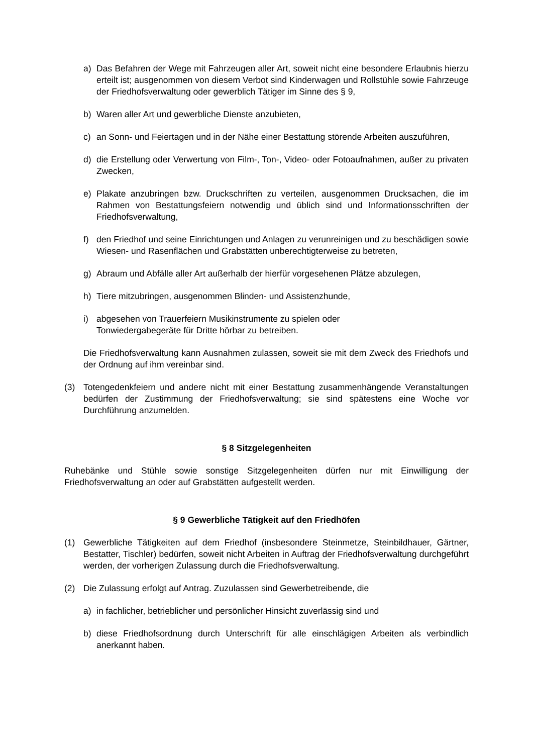a) Das Befahren der Wege mit Fahrzeugen aller Art, soweit nicht eine besondere Erlaubnis hierzu erteilt ist; ausgenommen von diesem Verbot sind Kinderwagen und Rollstühle sowie Fahrzeuge der Friedhofsverwaltung oder gewerblich Tätiger im Sinne des § 9,
b) Waren aller Art und gewerbliche Dienste anzubieten,
c) an Sonn- und Feiertagen und in der Nähe einer Bestattung störende Arbeiten auszuführen,
d) die Erstellung oder Verwertung von Film-, Ton-, Video- oder Fotoaufnahmen, außer zu privaten Zwecken,
e) Plakate anzubringen bzw. Druckschriften zu verteilen, ausgenommen Drucksachen, die im Rahmen von Bestattungsfeiern notwendig und üblich sind und Informationsschriften der Friedhofsverwaltung,
f) den Friedhof und seine Einrichtungen und Anlagen zu verunreinigen und zu beschädigen sowie Wiesen- und Rasenflächen und Grabstätten unberechtigterweise zu betreten,
g) Abraum und Abfälle aller Art außerhalb der hierfür vorgesehenen Plätze abzulegen,
h) Tiere mitzubringen, ausgenommen Blinden- und Assistenzhunde,
i) abgesehen von Trauerfeiern Musikinstrumente zu spielen oder
Tonwiedergabegeräte für Dritte hörbar zu betreiben.
Die Friedhofsverwaltung kann Ausnahmen zulassen, soweit sie mit dem Zweck des Friedhofs und der Ordnung auf ihm vereinbar sind.
(3) Totengedenkfeiern und andere nicht mit einer Bestattung zusammenhängende Veranstaltungen bedürfen der Zustimmung der Friedhofsverwaltung; sie sind spätestens eine Woche vor Durchführung anzumelden.
§ 8 Sitzgelegenheiten
Ruhebänke und Stühle sowie sonstige Sitzgelegenheiten dürfen nur mit Einwilligung der Friedhofsverwaltung an oder auf Grabstätten aufgestellt werden.
§ 9 Gewerbliche Tätigkeit auf den Friedhöfen
(1) Gewerbliche Tätigkeiten auf dem Friedhof (insbesondere Steinmetze, Steinbildhauer, Gärtner, Bestatter, Tischler) bedürfen, soweit nicht Arbeiten in Auftrag der Friedhofsverwaltung durchgeführt werden, der vorherigen Zulassung durch die Friedhofsverwaltung.
(2) Die Zulassung erfolgt auf Antrag. Zuzulassen sind Gewerbetreibende, die
a) in fachlicher, betrieblicher und persönlicher Hinsicht zuverlässig sind und
b) diese Friedhofsordnung durch Unterschrift für alle einschlägigen Arbeiten als verbindlich anerkannt haben.